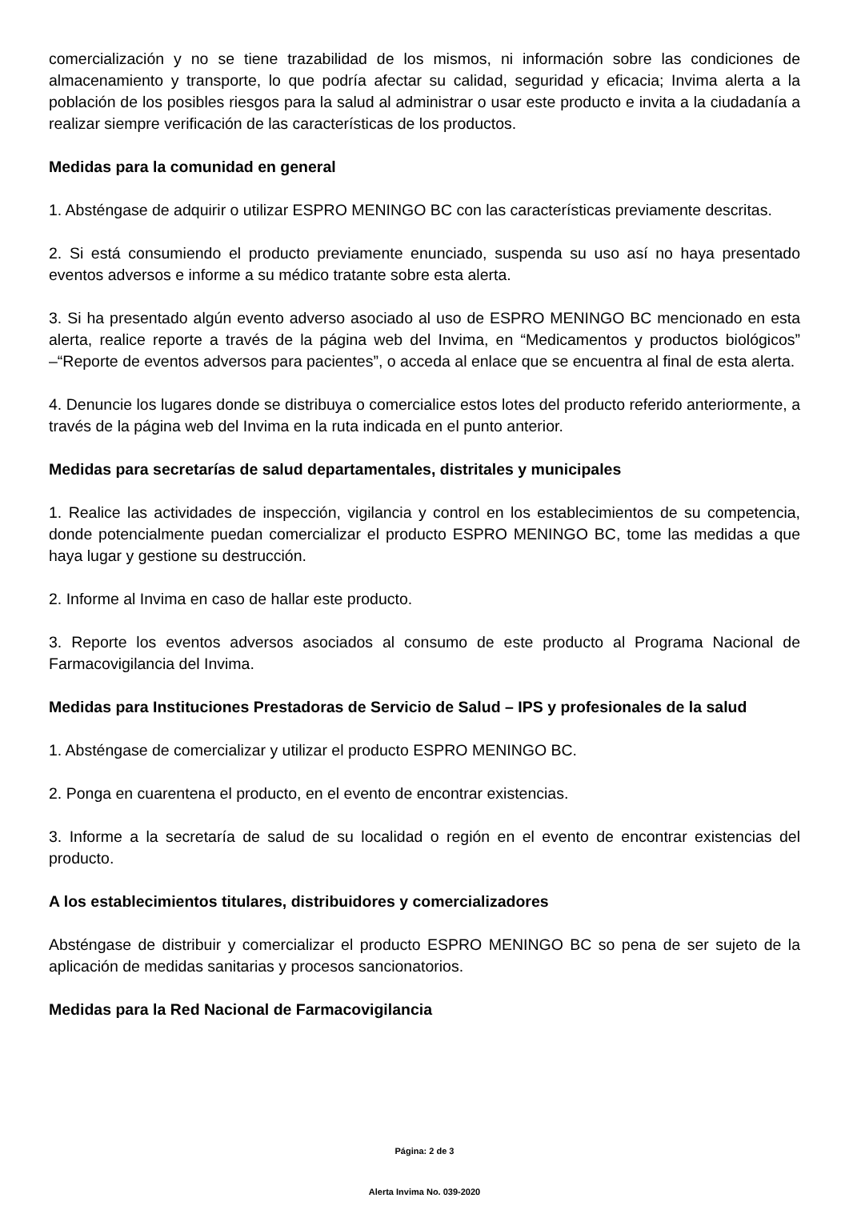comercialización y no se tiene trazabilidad de los mismos, ni información sobre las condiciones de almacenamiento y transporte, lo que podría afectar su calidad, seguridad y eficacia; Invima alerta a la población de los posibles riesgos para la salud al administrar o usar este producto e invita a la ciudadanía a realizar siempre verificación de las características de los productos.
Medidas para la comunidad en general
1. Absténgase de adquirir o utilizar ESPRO MENINGO BC con las características previamente descritas.
2. Si está consumiendo el producto previamente enunciado, suspenda su uso así no haya presentado eventos adversos e informe a su médico tratante sobre esta alerta.
3. Si ha presentado algún evento adverso asociado al uso de ESPRO MENINGO BC mencionado en esta alerta, realice reporte a través de la página web del Invima, en “Medicamentos y productos biológicos” –“Reporte de eventos adversos para pacientes”, o acceda al enlace que se encuentra al final de esta alerta.
4. Denuncie los lugares donde se distribuya o comercialice estos lotes del producto referido anteriormente, a través de la página web del Invima en la ruta indicada en el punto anterior.
Medidas para secretarías de salud departamentales, distritales y municipales
1. Realice las actividades de inspección, vigilancia y control en los establecimientos de su competencia, donde potencialmente puedan comercializar el producto ESPRO MENINGO BC, tome las medidas a que haya lugar y gestione su destrucción.
2. Informe al Invima en caso de hallar este producto.
3. Reporte los eventos adversos asociados al consumo de este producto al Programa Nacional de Farmacovigilancia del Invima.
Medidas para Instituciones Prestadoras de Servicio de Salud – IPS y profesionales de la salud
1. Absténgase de comercializar y utilizar el producto ESPRO MENINGO BC.
2. Ponga en cuarentena el producto, en el evento de encontrar existencias.
3. Informe a la secretaría de salud de su localidad o región en el evento de encontrar existencias del producto.
A los establecimientos titulares, distribuidores y comercializadores
Absténgase de distribuir y comercializar el producto ESPRO MENINGO BC so pena de ser sujeto de la aplicación de medidas sanitarias y procesos sancionatorios.
Medidas para la Red Nacional de Farmacovigilancia
Página: 2 de 3
Alerta Invima No. 039-2020